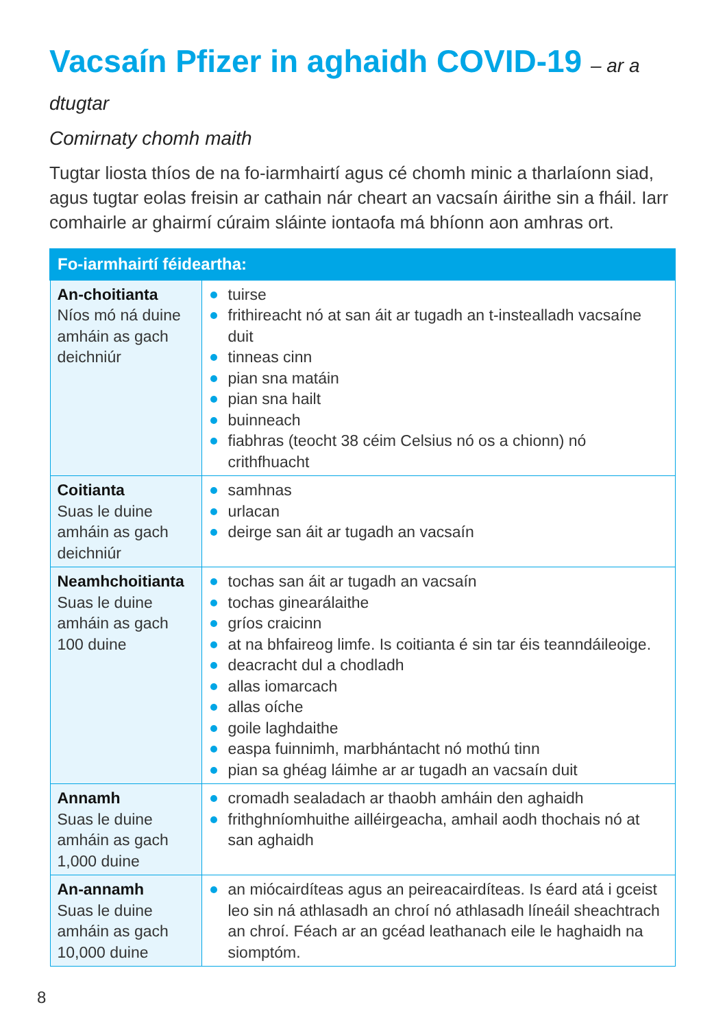Vacsaín Pfizer in aghaidh COVID-19 – ar a dtugtar
Comirnaty chomh maith
Tugtar liosta thíos de na fo-iarmhairtí agus cé chomh minic a tharlaíonn siad, agus tugtar eolas freisin ar cathain nár cheart an vacsaín áirithe sin a fháil. Iarr comhairle ar ghairmí cúraim sláinte iontaofa má bhíonn aon amhras ort.
| Fo-iarmhairtí féideartha: | |
| --- | --- |
| An-choitianta Níos mó ná duine amháin as gach deichniúr | tuirse frithireacht nó at san áit ar tugadh an t-instealladh vacsaíne duit tinneas cinn pian sna matáin pian sna hailt buinneach fiabhras (teocht 38 céim Celsius nó os a chionn) nó crithfhuacht |
| Coitianta Suas le duine amháin as gach deichniúr | samhnas urlacan deirge san áit ar tugadh an vacsaín |
| Neamhchoitianta Suas le duine amháin as gach 100 duine | tochas san áit ar tugadh an vacsaín tochas ginearálaithe gríos craicinn at na bhfaireog limfe. Is coitianta é sin tar éis teanndáileoige. deacracht dul a chodladh allas iomarcach allas oíche goile laghdaithe easpa fuinnimh, marbhántacht nó mothú tinn pian sa ghéag láimhe ar ar tugadh an vacsaín duit |
| Annamh Suas le duine amháin as gach 1,000 duine | cromadh sealadach ar thaobh amháin den aghaidh frithghníomhuithe ailléirgeacha, amhail aodh thochais nó at san aghaidh |
| An-annamh Suas le duine amháin as gach 10,000 duine | an miócairdíteas agus an peireacairdíteas. Is éard atá i gceist leo sin ná athlasadh an chroí nó athlasadh líneáil sheachtrach an chroí. Féach ar an gcéad leathanach eile le haghaidh na siomptóm. |
8